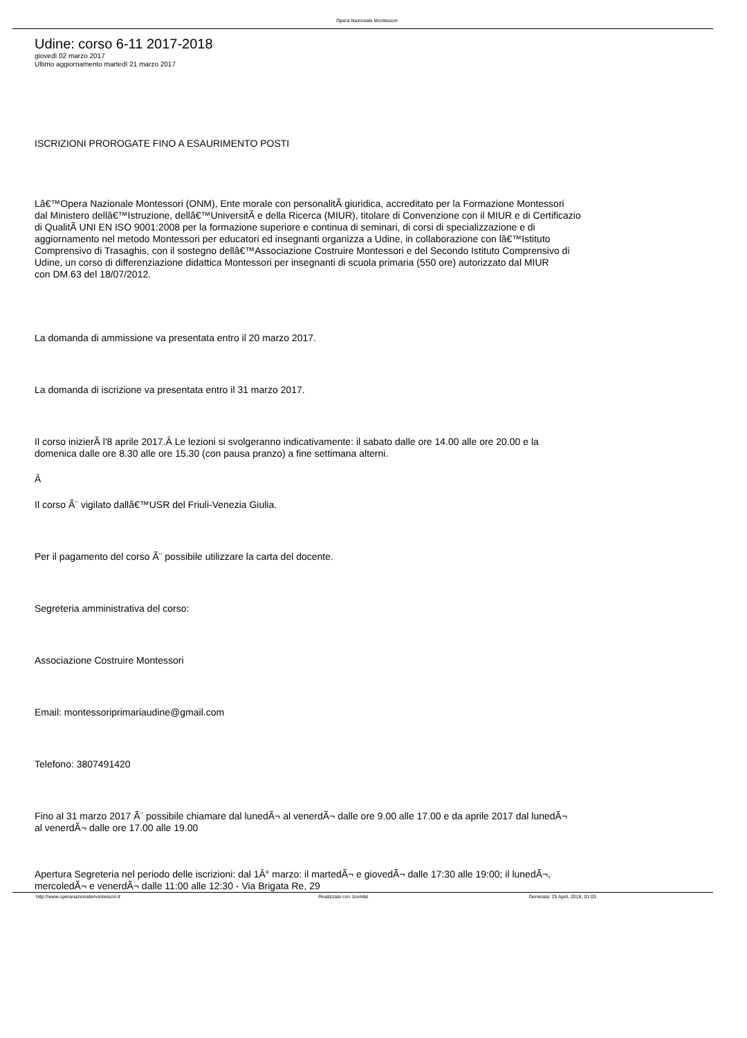Opera Nazionale Montessori
Udine: corso 6-11 2017-2018
giovedì 02 marzo 2017
Ultimo aggiornamento martedì 21 marzo 2017
ISCRIZIONI PROROGATE FINO A ESAURIMENTO POSTI
Lâ€™Opera Nazionale Montessori (ONM), Ente morale con personalitÃ giuridica, accreditato per la Formazione Montessori
dal Ministero dellâ€™Istruzione, dellâ€™UniversitÃ e della Ricerca (MIUR), titolare di Convenzione con il MIUR e di Certificazio
di QualitÃ UNI EN ISO 9001:2008 per la formazione superiore e continua di seminari, di corsi di specializzazione e di
aggiornamento nel metodo Montessori per educatori ed insegnanti organizza a Udine, in collaborazione con lâ€™Istituto
Comprensivo di Trasaghis, con il sostegno dellâ€™Associazione Costruire Montessori e del Secondo Istituto Comprensivo di
Udine, un corso di differenziazione didattica Montessori per insegnanti di scuola primaria (550 ore) autorizzato dal MIUR
con DM.63 del 18/07/2012.
La domanda di ammissione va presentata entro il 20 marzo 2017.
La domanda di iscrizione va presentata entro il 31 marzo 2017.
Il corso inizierÃ l'8 aprile 2017.Â Le lezioni si svolgeranno indicativamente: il sabato dalle ore 14.00 alle ore 20.00 e la
domenica dalle ore 8.30 alle ore 15.30 (con pausa pranzo) a fine settimana alterni.
Â
Il corso Ã¨ vigilato dallâ€™USR del Friuli-Venezia Giulia.
Per il pagamento del corso Ã¨ possibile utilizzare la carta del docente.
Segreteria amministrativa del corso:
Associazione Costruire Montessori
Email: montessoriprimariaudine@gmail.com
Telefono: 3807491420
Fino al 31 marzo 2017 Ã¨ possibile chiamare dal lunedÃ¬ al venerdÃ¬ dalle ore 9.00 alle 17.00 e da aprile 2017 dal lunedÃ¬
al venerdÃ¬ dalle ore 17.00 alle 19.00
Apertura Segreteria nel periodo delle iscrizioni: dal 1Â° marzo: il martedÃ¬ e giovedÃ¬ dalle 17:30 alle 19:00; il lunedÃ¬,
mercoledÃ¬ e venerdÃ¬ dalle 11:00 alle 12:30 - Via Brigata Re, 29
http://www.operanazionalemontessori.it
Realizzata con Joomla! Generata: 25 April, 2018, 01:03